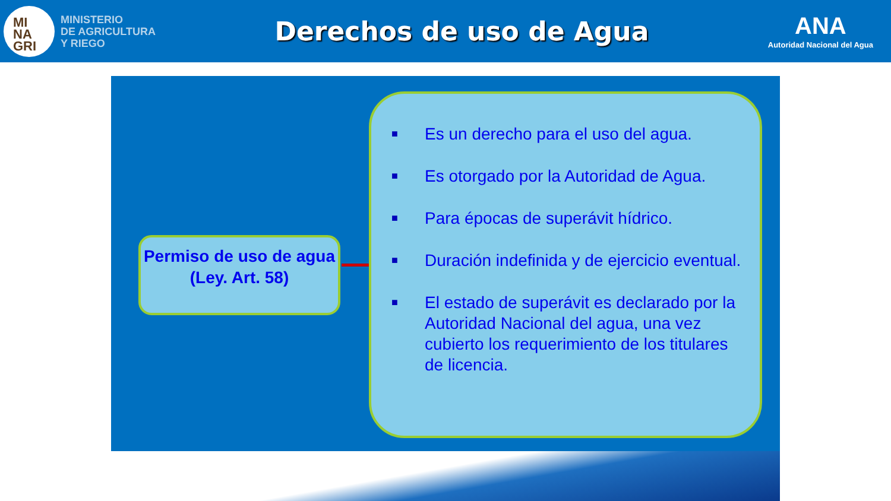MI
NA
GRI
MINISTERIO
DE AGRICULTURA
Y RIEGO
Derechos de uso de Agua
ANA
Autoridad Nacional del Agua
Permiso de uso de agua
(Ley. Art. 58)
■ Es un derecho para el uso del agua.
■ Es otorgado por la Autoridad de Agua.
■ Para épocas de superávit hídrico.
■ Duración indefinida y de ejercicio eventual.
■ El estado de superávit es declarado por la Autoridad Nacional del agua, una vez cubierto los requerimiento de los titulares de licencia.